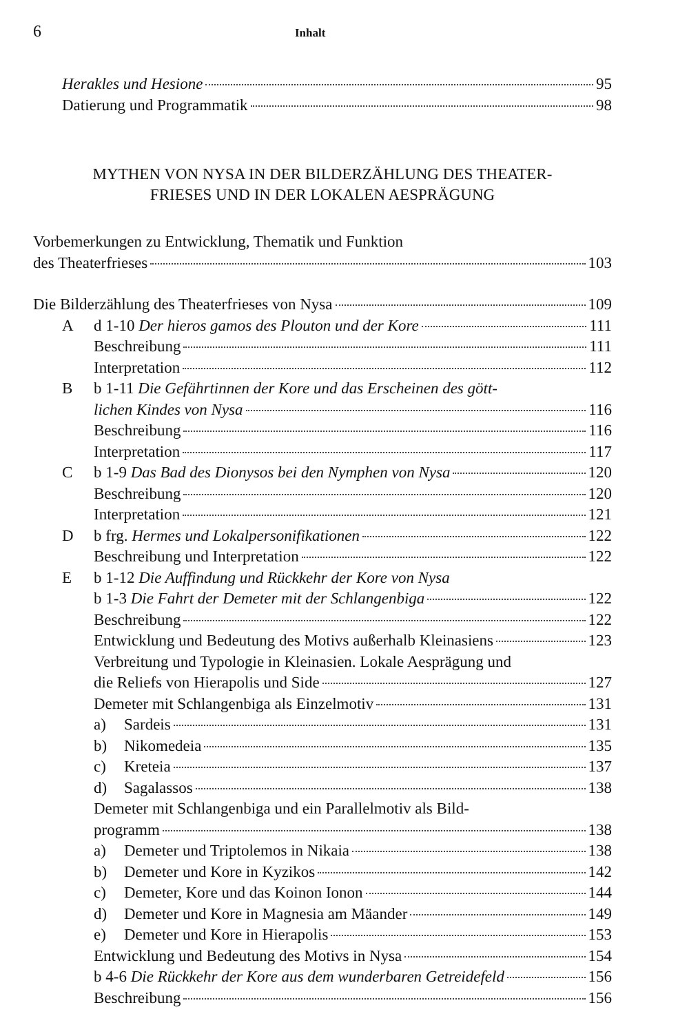6 Inhalt
Herakles und Hesione 95
Datierung und Programmatik 98
MYTHEN VON NYSA IN DER BILDERZÄHLUNG DES THEATER-
FRIESES UND IN DER LOKALEN AESPRÄGUNG
Vorbemerkungen zu Entwicklung, Thematik und Funktion
des Theaterfrieses 103
Die Bilderzählung des Theaterfrieses von Nysa 109
Ad 1-10 Der hieros gamos des Plouton und der Kore 111
Beschreibung 111
Interpretation 112
Bb 1-11 Die Gefährtinnen der Kore und das Erscheinen des gött-
lichen Kindes von Nysa 116
Beschreibung 116
Interpretation 117
Cb 1-9 Das Bad des Dionysos bei den Nymphen von Nysa 120
Beschreibung 120
Interpretation 121
Db frg. Hermes und Lokalpersonifikationen 122
Beschreibung und Interpretation 122
Eb 1-12 Die Auffindung und Rückkehr der Kore von Nysa
b 1-3 Die Fahrt der Demeter mit der Schlangenbiga 122
Beschreibung 122
Entwicklung und Bedeutung des Motivs außerhalb Kleinasiens 123
Verbreitung und Typologie in Kleinasien. Lokale Aesprägung und
die Reliefs von Hierapolis und Side 127
Demeter mit Schlangenbiga als Einzelmotiv 131
a) Sardeis 131
b) Nikomedeia 135
c) Kreteia 137
d) Sagalassos 138
Demeter mit Schlangenbiga und ein Parallelmotiv als Bild-
programm 138
a) Demeter und Triptolemos in Nikaia 138
b) Demeter und Kore in Kyzikos 142
c) Demeter, Kore und das Koinon Ionon 144
d) Demeter und Kore in Magnesia am Mäander 149
e) Demeter und Kore in Hierapolis 153
Entwicklung und Bedeutung des Motivs in Nysa 154
b 4-6 Die Rückkehr der Kore aus dem wunderbaren Getreidefeld 156
Beschreibung 156